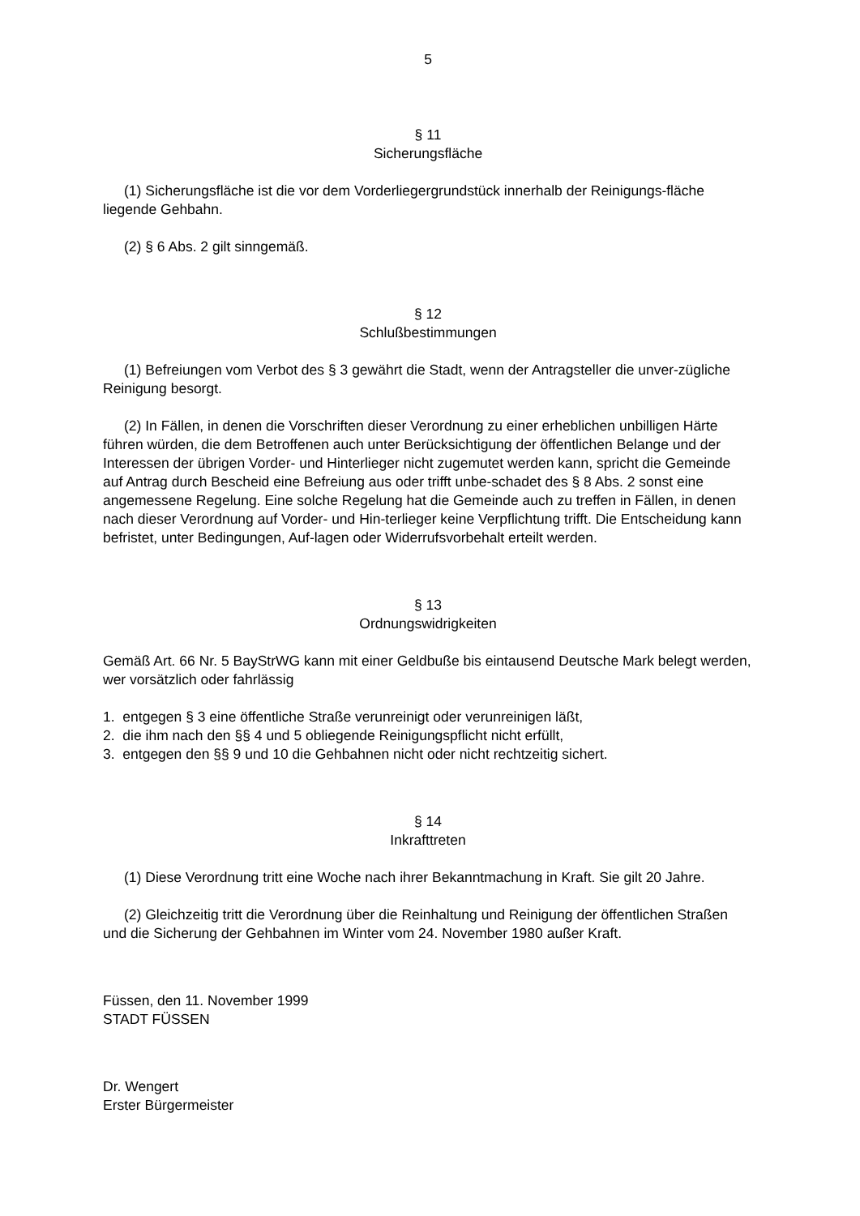5
§ 11
Sicherungsfläche
(1) Sicherungsfläche ist die vor dem Vorderliegergrundstück innerhalb der Reinigungs-fläche liegende Gehbahn.
(2) § 6 Abs. 2 gilt sinngemäß.
§ 12
Schlußbestimmungen
(1) Befreiungen vom Verbot des § 3 gewährt die Stadt, wenn der Antragsteller die unver-zügliche Reinigung besorgt.
(2) In Fällen, in denen die Vorschriften dieser Verordnung zu einer erheblichen unbilligen Härte führen würden, die dem Betroffenen auch unter Berücksichtigung der öffentlichen Belange und der Interessen der übrigen Vorder- und Hinterlieger nicht zugemutet werden kann, spricht die Gemeinde auf Antrag durch Bescheid eine Befreiung aus oder trifft unbe-schadet des § 8 Abs. 2 sonst eine angemessene Regelung. Eine solche Regelung hat die Gemeinde auch zu treffen in Fällen, in denen nach dieser Verordnung auf Vorder- und Hin-terlieger keine Verpflichtung trifft. Die Entscheidung kann befristet, unter Bedingungen, Auf-lagen oder Widerrufsvorbehalt erteilt werden.
§ 13
Ordnungswidrigkeiten
Gemäß Art. 66 Nr. 5 BayStrWG kann mit einer Geldbuße bis eintausend Deutsche Mark belegt werden, wer vorsätzlich oder fahrlässig
1. entgegen § 3 eine öffentliche Straße verunreinigt oder verunreinigen läßt,
2. die ihm nach den §§ 4 und 5 obliegende Reinigungspflicht nicht erfüllt,
3. entgegen den §§ 9 und 10 die Gehbahnen nicht oder nicht rechtzeitig sichert.
§ 14
Inkrafttreten
(1) Diese Verordnung tritt eine Woche nach ihrer Bekanntmachung in Kraft. Sie gilt 20 Jahre.
(2) Gleichzeitig tritt die Verordnung über die Reinhaltung und Reinigung der öffentlichen Straßen und die Sicherung der Gehbahnen im Winter vom 24. November 1980 außer Kraft.
Füssen, den 11. November 1999
STADT FÜSSEN
Dr. Wengert
Erster Bürgermeister